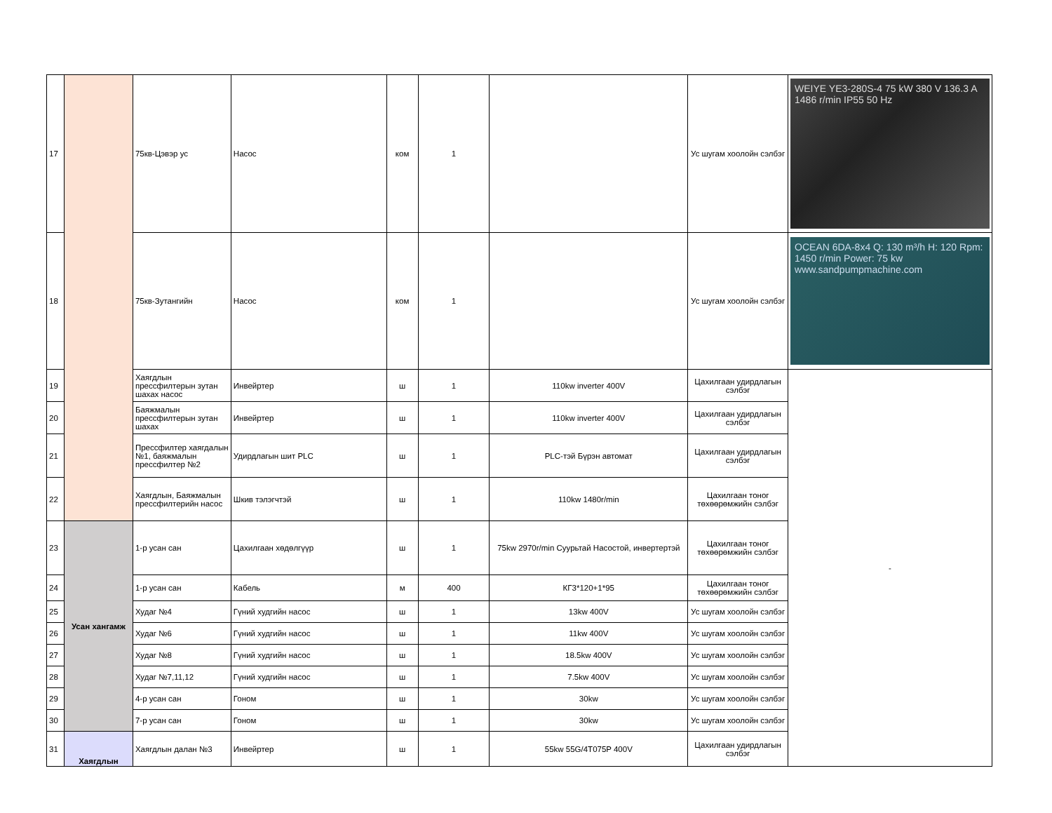| 17 | | 75кв-Цэвэр ус | Насос | ком | 1 | | Ус шугам хоолойн сэлбэг | WEIYE YE3-280S-4 75 kW 380 V 136.3 A 1486 r/min IP55 50 Hz |
| 18 | | 75кв-Зутангийн | Насос | ком | 1 | | Ус шугам хоолойн сэлбэг | OCEAN 6DA-8x4 Q: 130 m³/h H: 120 Rpm: 1450 r/min Power: 75 kw www.sandpumpmachine.com |
| 19 | | Хаягдлын прессфилтерын зутан шахах насос | Инвейртер | ш | 1 | 110kw inverter 400V | Цахилгаан удирдлагын сэлбэг | - |
| 20 | | Баяжмалын прессфилтерын зутан шахах | Инвейртер | ш | 1 | 110kw inverter 400V | Цахилгаан удирдлагын сэлбэг | |
| 21 | | Прессфилтер хаягдалын №1, баяжмалын прессфилтер №2 | Удирдлагын шит PLC | ш | 1 | PLC-тэй Бүрэн автомат | Цахилгаан удирдлагын сэлбэг | |
| 22 | | Хаягдлын, Баяжмалын прессфилтерийн насос | Шкив тэлэгчтэй | ш | 1 | 110kw 1480r/min | Цахилгаан тоног төхөөрөмжийн сэлбэг | |
| 23 | Усан хангамж | 1-р усан сан | Цахилгаан хөдөлгүүр | ш | 1 | 75kw 2970r/min Суурьтай Насостой, инвертертэй | Цахилгаан тоног төхөөрөмжийн сэлбэг | |
| 24 | | 1-р усан сан | Кабель | м | 400 | КГ3*120+1*95 | Цахилгаан тоног төхөөрөмжийн сэлбэг | |
| 25 | | Худаг №4 | Гүний худгийн насос | ш | 1 | 13kw 400V | Ус шугам хоолойн сэлбэг | |
| 26 | | Худаг №6 | Гүний худгийн насос | ш | 1 | 11kw 400V | Ус шугам хоолойн сэлбэг | |
| 27 | | Худаг №8 | Гүний худгийн насос | ш | 1 | 18.5kw 400V | Ус шугам хоолойн сэлбэг | |
| 28 | | Худаг №7,11,12 | Гүний худгийн насос | ш | 1 | 7.5kw 400V | Ус шугам хоолойн сэлбэг | |
| 29 | | 4-р усан сан | Гоном | ш | 1 | 30kw | Ус шугам хоолойн сэлбэг | |
| 30 | | 7-р усан сан | Гоном | ш | 1 | 30kw | Ус шугам хоолойн сэлбэг | |
| 31 | Хаягдлын | Хаягдлын далан №3 | Инвейртер | ш | 1 | 55kw 55G/4T075P 400V | Цахилгаан удирдлагын сэлбэг | |